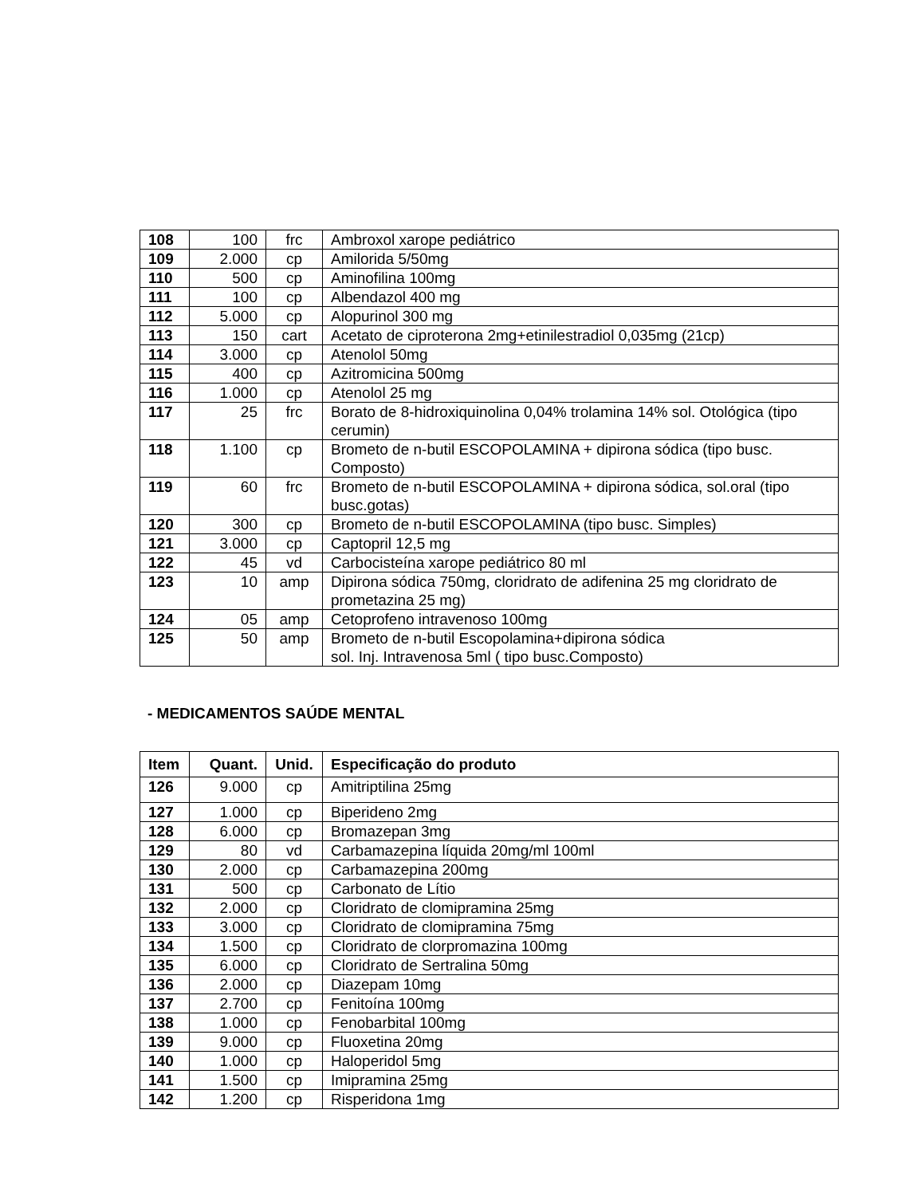| 108 | 100 | frc | Ambroxol xarope pediátrico |
| 109 | 2.000 | cp | Amilorida 5/50mg |
| 110 | 500 | cp | Aminofilina 100mg |
| 111 | 100 | cp | Albendazol 400 mg |
| 112 | 5.000 | cp | Alopurinol 300 mg |
| 113 | 150 | cart | Acetato de ciproterona 2mg+etinilestradiol 0,035mg (21cp) |
| 114 | 3.000 | cp | Atenolol 50mg |
| 115 | 400 | cp | Azitromicina 500mg |
| 116 | 1.000 | cp | Atenolol 25 mg |
| 117 | 25 | frc | Borato de 8-hidroxiquinolina 0,04% trolamina 14% sol. Otológica (tipo cerumin) |
| 118 | 1.100 | cp | Brometo de n-butil ESCOPOLAMINA + dipirona sódica (tipo busc. Composto) |
| 119 | 60 | frc | Brometo de n-butil ESCOPOLAMINA + dipirona sódica, sol.oral (tipo busc.gotas) |
| 120 | 300 | cp | Brometo de n-butil ESCOPOLAMINA (tipo busc. Simples) |
| 121 | 3.000 | cp | Captopril 12,5 mg |
| 122 | 45 | vd | Carbocisteína xarope pediátrico 80 ml |
| 123 | 10 | amp | Dipirona sódica 750mg, cloridrato de adifenina 25 mg cloridrato de prometazina 25 mg) |
| 124 | 05 | amp | Cetoprofeno intravenoso 100mg |
| 125 | 50 | amp | Brometo de n-butil Escopolamina+dipirona sódica sol. Inj. Intravenosa 5ml ( tipo busc.Composto) |
- MEDICAMENTOS SAÚDE MENTAL
| Item | Quant. | Unid. | Especificação do produto |
| --- | --- | --- | --- |
| 126 | 9.000 | cp | Amitriptilina 25mg |
| 127 | 1.000 | cp | Biperideno 2mg |
| 128 | 6.000 | cp | Bromazepan 3mg |
| 129 | 80 | vd | Carbamazepina líquida 20mg/ml 100ml |
| 130 | 2.000 | cp | Carbamazepina 200mg |
| 131 | 500 | cp | Carbonato de Lítio |
| 132 | 2.000 | cp | Cloridrato de clomipramina 25mg |
| 133 | 3.000 | cp | Cloridrato de clomipramina 75mg |
| 134 | 1.500 | cp | Cloridrato de clorpromazina 100mg |
| 135 | 6.000 | cp | Cloridrato de Sertralina 50mg |
| 136 | 2.000 | cp | Diazepam 10mg |
| 137 | 2.700 | cp | Fenitoína 100mg |
| 138 | 1.000 | cp | Fenobarbital 100mg |
| 139 | 9.000 | cp | Fluoxetina 20mg |
| 140 | 1.000 | cp | Haloperidol 5mg |
| 141 | 1.500 | cp | Imipramina 25mg |
| 142 | 1.200 | cp | Risperidona 1mg |